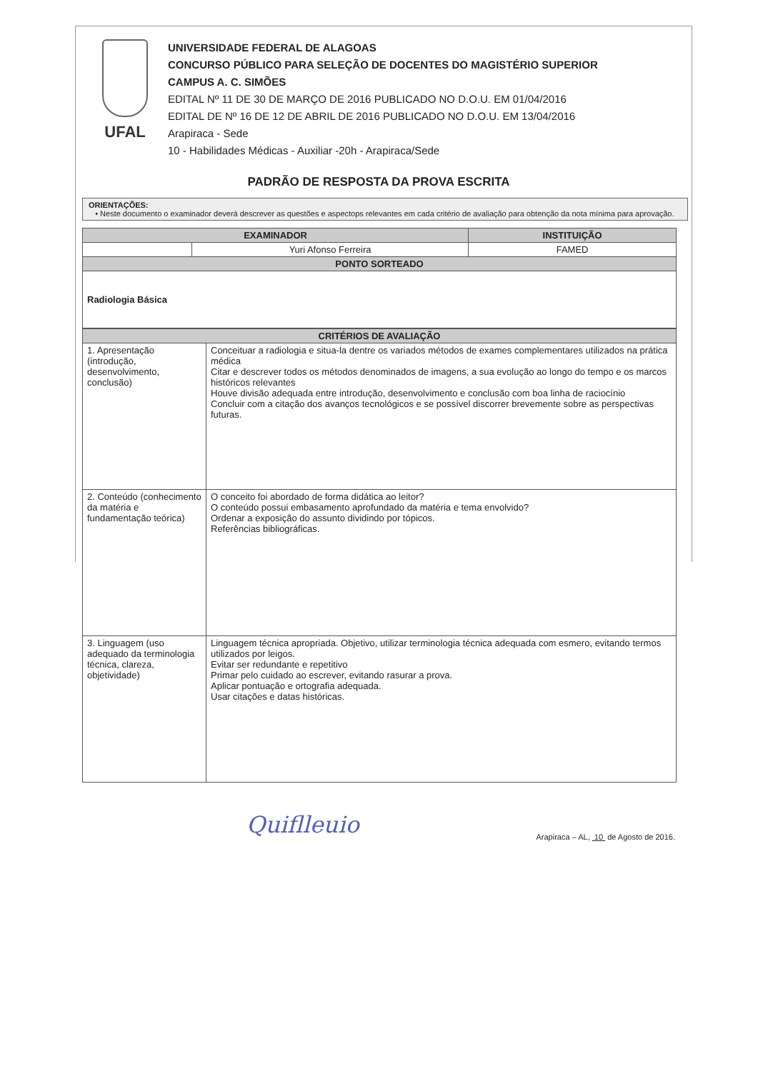UFAL
UNIVERSIDADE FEDERAL DE ALAGOAS
CONCURSO PÚBLICO PARA SELEÇÃO DE DOCENTES DO MAGISTÉRIO SUPERIOR
CAMPUS A. C. SIMÕES
EDITAL Nº 11 DE 30 DE MARÇO DE 2016 PUBLICADO NO D.O.U. EM 01/04/2016
EDITAL DE Nº 16 DE 12 DE ABRIL DE 2016 PUBLICADO NO D.O.U. EM 13/04/2016
Arapiraca - Sede
10 - Habilidades Médicas - Auxiliar -20h - Arapiraca/Sede
PADRÃO DE RESPOSTA DA PROVA ESCRITA
ORIENTAÇÕES:
• Neste documento o examinador deverá descrever as questões e aspectops relevantes em cada critério de avaliação para obtenção da nota mínima para aprovação.
| EXAMINADOR | | INSTITUIÇÃO |
| --- | --- | --- |
| | Yuri Afonso Ferreira | FAMED |
| PONTO SORTEADO | | |
| Radiologia Básica | | |
| CRITÉRIOS DE AVALIAÇÃO | |
| --- | --- |
| 1. Apresentação (introdução, desenvolvimento, conclusão) | Conceituar a radiologia e situa-la dentre os variados métodos de exames complementares utilizados na prática médica Citar e descrever todos os métodos denominados de imagens, a sua evolução ao longo do tempo e os marcos históricos relevantes Houve divisão adequada entre introdução, desenvolvimento e conclusão com boa linha de raciocínio Concluir com a citação dos avanços tecnológicos e se possível discorrer brevemente sobre as perspectivas futuras. |
| 2. Conteúdo (conhecimento da matéria e fundamentação teórica) | O conceito foi abordado de forma didática ao leitor? O conteúdo possui embasamento aprofundado da matéria e tema envolvido? Ordenar a exposição do assunto dividindo por tópicos. Referências bibliográficas. |
| 3. Linguagem (uso adequado da terminologia técnica, clareza, objetividade) | Linguagem técnica apropriada. Objetivo, utilizar terminologia técnica adequada com esmero, evitando termos utilizados por leigos. Evitar ser redundante e repetitivo Primar pelo cuidado ao escrever, evitando rasurar a prova. Aplicar pontuação e ortografia adequada. Usar citações e datas históricas. |
Quiflleuio Arapiraca – AL, 10 de Agosto de 2016.